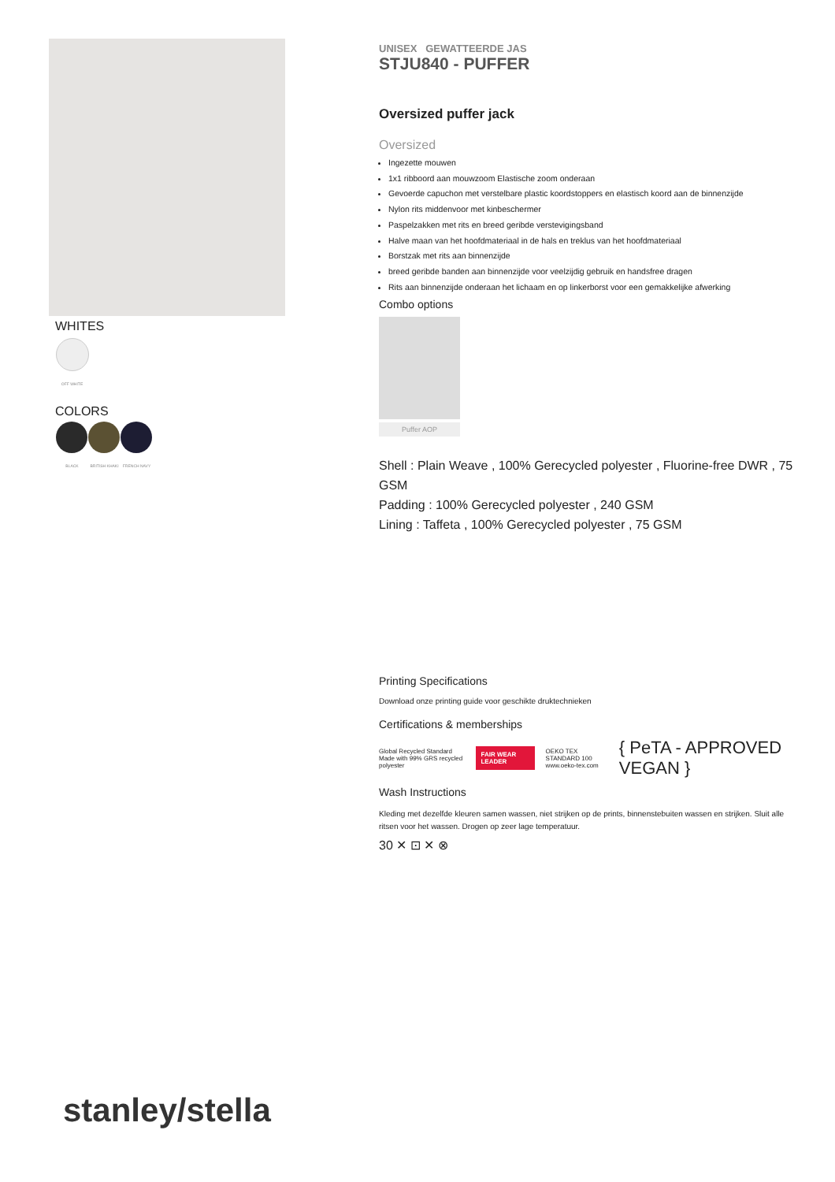WHITES
OFF WHITE
COLORS
BLACK BRITISH KHAKI FRENCH NAVY
UNISEX GEWATTEERDE JAS
STJU840 - PUFFER
Oversized puffer jack
Oversized
Ingezette mouwen
1x1 ribboord aan mouwzoom Elastische zoom onderaan
Gevoerde capuchon met verstelbare plastic koordstoppers en elastisch koord aan de binnenzijde
Nylon rits middenvoor met kinbeschermer
Paspelzakken met rits en breed geribde verstevigingsband
Halve maan van het hoofdmateriaal in de hals en treklus van het hoofdmateriaal
Borstzak met rits aan binnenzijde
breed geribde banden aan binnenzijde voor veelzijdig gebruik en handsfree dragen
Rits aan binnenzijde onderaan het lichaam en op linkerborst voor een gemakkelijke afwerking
Combo options
Puffer AOP
Shell : Plain Weave , 100% Gerecycled polyester , Fluorine-free DWR , 75 GSM
Padding : 100% Gerecycled polyester , 240 GSM
Lining : Taffeta , 100% Gerecycled polyester , 75 GSM
Printing Specifications
Download onze printing guide voor geschikte druktechnieken
Certifications & memberships
Global Recycled Standard
Made with 99% GRS recycled polyester
FAIR WEAR LEADER
OEKO TEX STANDARD 100
www.oeko-tex.com
{ PeTA - APPROVED VEGAN }
Wash Instructions
Kleding met dezelfde kleuren samen wassen, niet strijken op de prints, binnenstebuiten wassen en strijken. Sluit alle ritsen voor het wassen. Drogen op zeer lage temperatuur.
30 ✕ ⊡ ✕ ⊗
stanley/stella